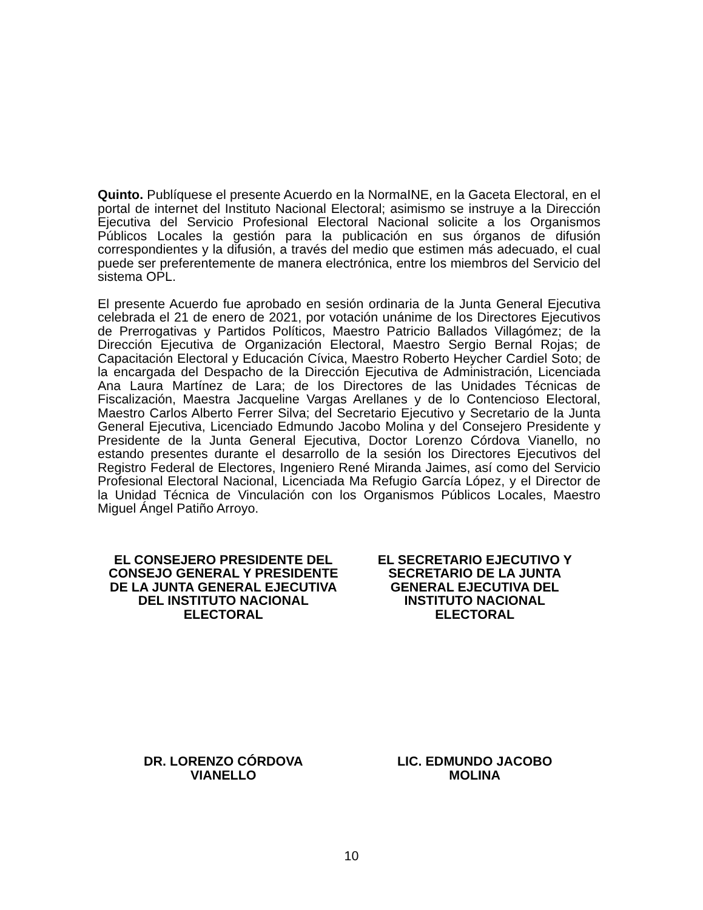Quinto. Publíquese el presente Acuerdo en la NormaINE, en la Gaceta Electoral, en el portal de internet del Instituto Nacional Electoral; asimismo se instruye a la Dirección Ejecutiva del Servicio Profesional Electoral Nacional solicite a los Organismos Públicos Locales la gestión para la publicación en sus órganos de difusión correspondientes y la difusión, a través del medio que estimen más adecuado, el cual puede ser preferentemente de manera electrónica, entre los miembros del Servicio del sistema OPL.
El presente Acuerdo fue aprobado en sesión ordinaria de la Junta General Ejecutiva celebrada el 21 de enero de 2021, por votación unánime de los Directores Ejecutivos de Prerrogativas y Partidos Políticos, Maestro Patricio Ballados Villagómez; de la Dirección Ejecutiva de Organización Electoral, Maestro Sergio Bernal Rojas; de Capacitación Electoral y Educación Cívica, Maestro Roberto Heycher Cardiel Soto; de la encargada del Despacho de la Dirección Ejecutiva de Administración, Licenciada Ana Laura Martínez de Lara; de los Directores de las Unidades Técnicas de Fiscalización, Maestra Jacqueline Vargas Arellanes y de lo Contencioso Electoral, Maestro Carlos Alberto Ferrer Silva; del Secretario Ejecutivo y Secretario de la Junta General Ejecutiva, Licenciado Edmundo Jacobo Molina y del Consejero Presidente y Presidente de la Junta General Ejecutiva, Doctor Lorenzo Córdova Vianello, no estando presentes durante el desarrollo de la sesión los Directores Ejecutivos del Registro Federal de Electores, Ingeniero René Miranda Jaimes, así como del Servicio Profesional Electoral Nacional, Licenciada Ma Refugio García López, y el Director de la Unidad Técnica de Vinculación con los Organismos Públicos Locales, Maestro Miguel Ángel Patiño Arroyo.
EL CONSEJERO PRESIDENTE DEL
CONSEJO GENERAL Y PRESIDENTE
DE LA JUNTA GENERAL EJECUTIVA
DEL INSTITUTO NACIONAL
ELECTORAL
EL SECRETARIO EJECUTIVO Y
SECRETARIO DE LA JUNTA
GENERAL EJECUTIVA DEL
INSTITUTO NACIONAL
ELECTORAL
DR. LORENZO CÓRDOVA
VIANELLO
LIC. EDMUNDO JACOBO
MOLINA
10